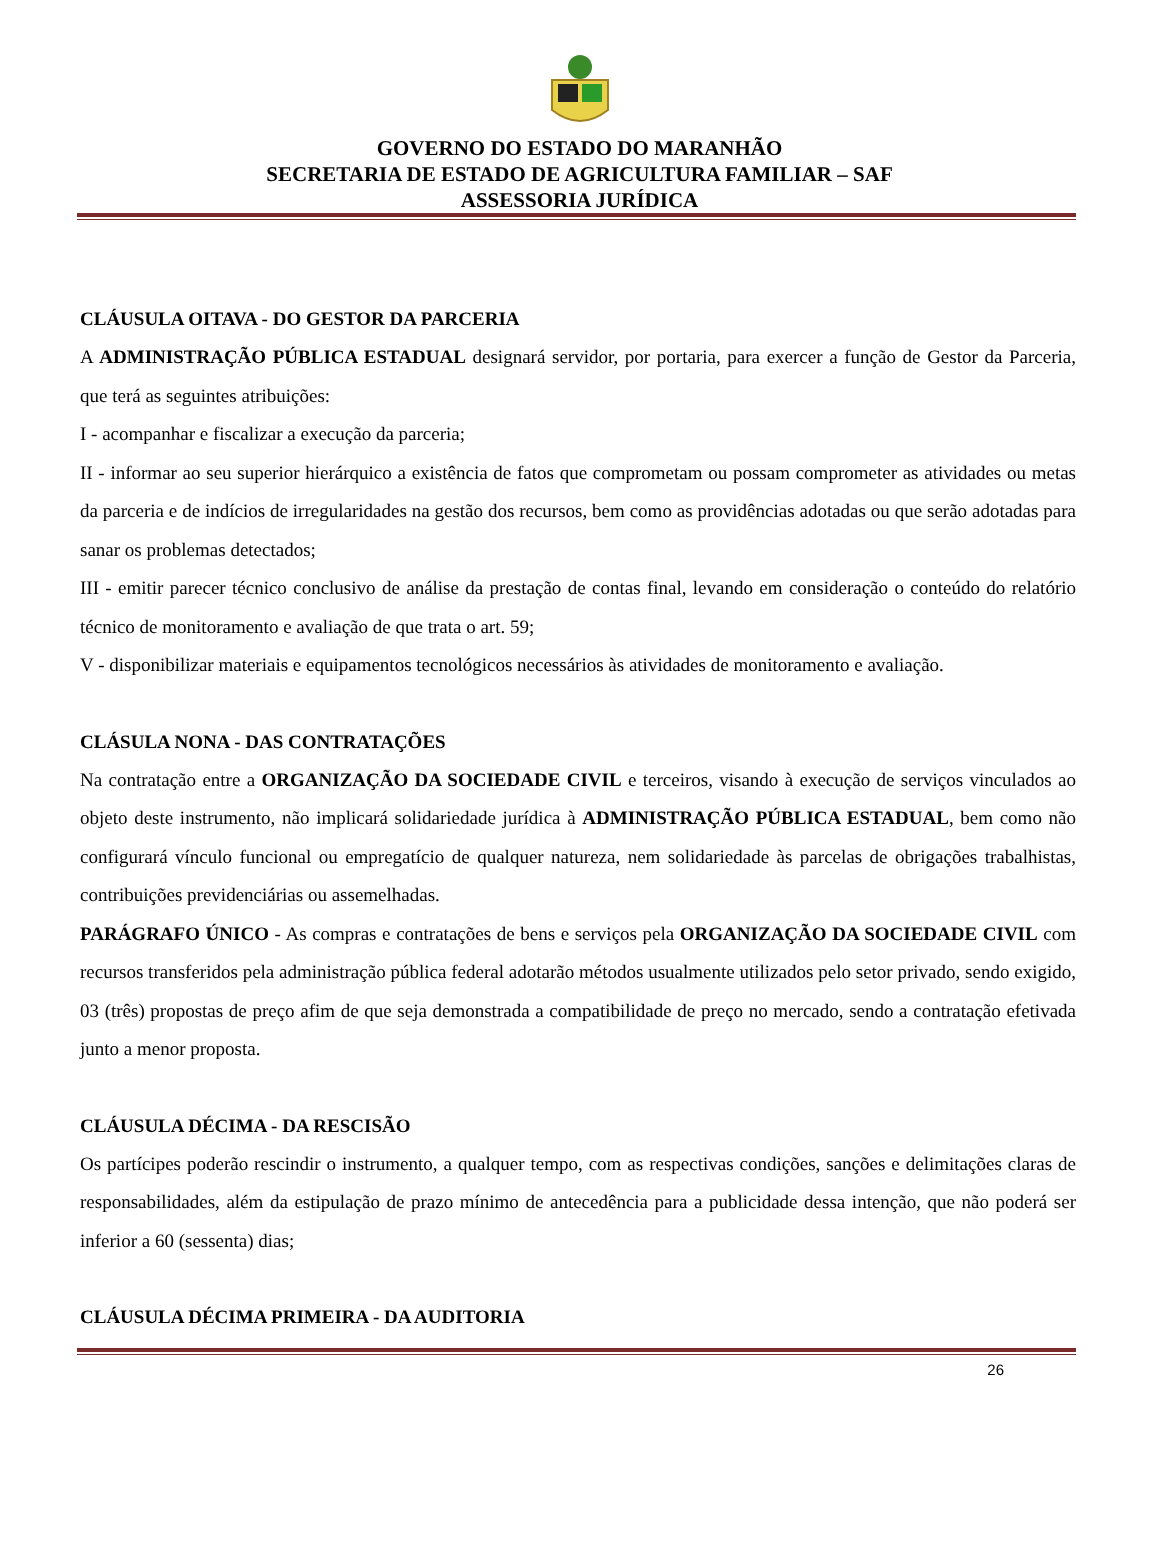GOVERNO DO ESTADO DO MARANHÃO
SECRETARIA DE ESTADO DE AGRICULTURA FAMILIAR – SAF
ASSESSORIA JURÍDICA
CLÁUSULA OITAVA - DO GESTOR DA PARCERIA
A ADMINISTRAÇÃO PÚBLICA ESTADUAL designará servidor, por portaria, para exercer a função de Gestor da Parceria, que terá as seguintes atribuições:
I - acompanhar e fiscalizar a execução da parceria;
II - informar ao seu superior hierárquico a existência de fatos que comprometam ou possam comprometer as atividades ou metas da parceria e de indícios de irregularidades na gestão dos recursos, bem como as providências adotadas ou que serão adotadas para sanar os problemas detectados;
III - emitir parecer técnico conclusivo de análise da prestação de contas final, levando em consideração o conteúdo do relatório técnico de monitoramento e avaliação de que trata o art. 59;
V - disponibilizar materiais e equipamentos tecnológicos necessários às atividades de monitoramento e avaliação.
CLÁSULA NONA - DAS CONTRATAÇÕES
Na contratação entre a ORGANIZAÇÃO DA SOCIEDADE CIVIL e terceiros, visando à execução de serviços vinculados ao objeto deste instrumento, não implicará solidariedade jurídica à ADMINISTRAÇÃO PÚBLICA ESTADUAL, bem como não configurará vínculo funcional ou empregatício de qualquer natureza, nem solidariedade às parcelas de obrigações trabalhistas, contribuições previdenciárias ou assemelhadas.
PARÁGRAFO ÚNICO - As compras e contratações de bens e serviços pela ORGANIZAÇÃO DA SOCIEDADE CIVIL com recursos transferidos pela administração pública federal adotarão métodos usualmente utilizados pelo setor privado, sendo exigido, 03 (três) propostas de preço afim de que seja demonstrada a compatibilidade de preço no mercado, sendo a contratação efetivada junto a menor proposta.
CLÁUSULA DÉCIMA - DA RESCISÃO
Os partícipes poderão rescindir o instrumento, a qualquer tempo, com as respectivas condições, sanções e delimitações claras de responsabilidades, além da estipulação de prazo mínimo de antecedência para a publicidade dessa intenção, que não poderá ser inferior a 60 (sessenta) dias;
CLÁUSULA DÉCIMA PRIMEIRA - DA AUDITORIA
26